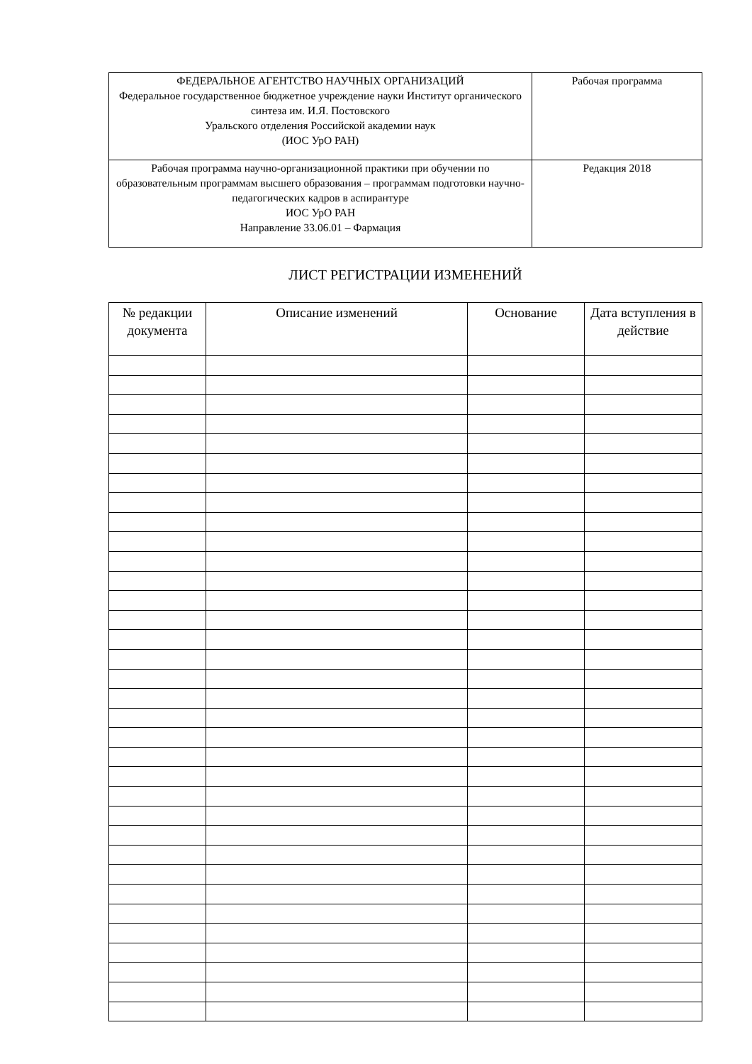| ФЕДЕРАЛЬНОЕ АГЕНТСТВО НАУЧНЫХ ОРГАНИЗАЦИЙ Федеральное государственное бюджетное учреждение науки Институт органического синтеза им. И.Я. Постовского Уральского отделения Российской академии наук (ИОС УрО РАН) | Рабочая программа |
| Рабочая программа научно-организационной практики при обучении по образовательным программам высшего образования – программам подготовки научно-педагогических кадров в аспирантуре ИОС УрО РАН Направление 33.06.01 – Фармация | Редакция 2018 |
ЛИСТ РЕГИСТРАЦИИ ИЗМЕНЕНИЙ
| № редакции документа | Описание изменений | Основание | Дата вступления в действие |
| --- | --- | --- | --- |